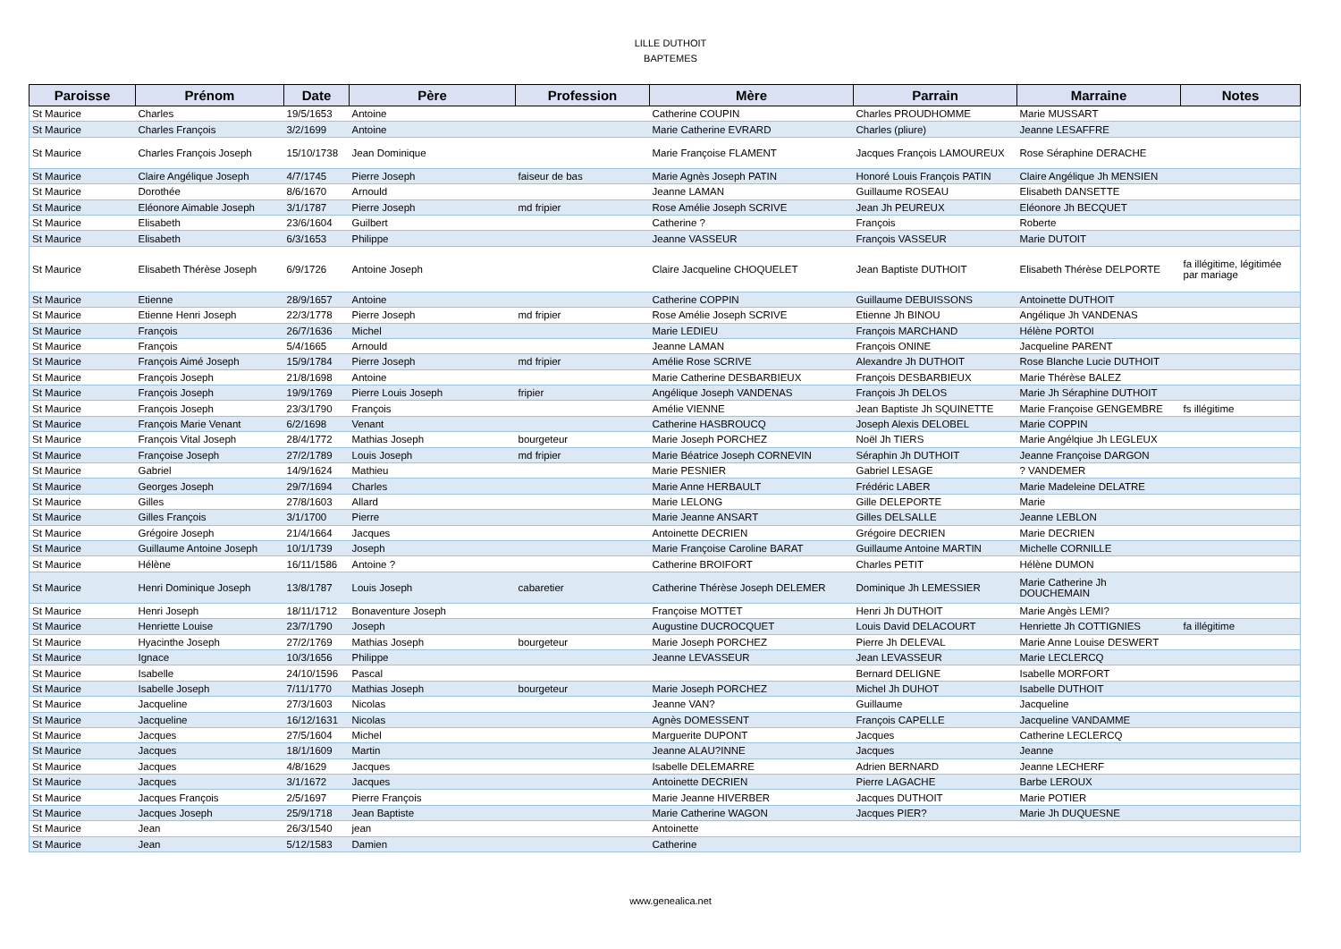LILLE DUTHOIT
BAPTEMES
| Paroisse | Prénom | Date | Père | Profession | Mère | Parrain | Marraine | Notes |
| --- | --- | --- | --- | --- | --- | --- | --- | --- |
| St Maurice | Charles | 19/5/1653 | Antoine | | Catherine COUPIN | Charles PROUDHOMME | Marie MUSSART | |
| St Maurice | Charles François | 3/2/1699 | Antoine | | Marie Catherine EVRARD | Charles (pliure) | Jeanne LESAFFRE | |
| St Maurice | Charles François Joseph | 15/10/1738 | Jean Dominique | | Marie Françoise FLAMENT | Jacques François LAMOUREUX | Rose Séraphine DERACHE | |
| St Maurice | Claire Angélique Joseph | 4/7/1745 | Pierre Joseph | faiseur de bas | Marie Agnès Joseph PATIN | Honoré Louis François PATIN | Claire Angélique Jh MENSIEN | |
| St Maurice | Dorothée | 8/6/1670 | Arnould | | Jeanne LAMAN | Guillaume ROSEAU | Elisabeth DANSETTE | |
| St Maurice | Eléonore Aimable Joseph | 3/1/1787 | Pierre Joseph | md fripier | Rose Amélie Joseph SCRIVE | Jean Jh PEUREUX | Eléonore Jh BECQUET | |
| St Maurice | Elisabeth | 23/6/1604 | Guilbert | | Catherine ? | François | Roberte | |
| St Maurice | Elisabeth | 6/3/1653 | Philippe | | Jeanne VASSEUR | François VASSEUR | Marie DUTOIT | |
| St Maurice | Elisabeth Thérèse Joseph | 6/9/1726 | Antoine Joseph | | Claire Jacqueline CHOQUELET | Jean Baptiste DUTHOIT | Elisabeth Thérèse DELPORTE | fa illégitime, légitimée par mariage |
| St Maurice | Etienne | 28/9/1657 | Antoine | | Catherine COPPIN | Guillaume DEBUISSONS | Antoinette DUTHOIT | |
| St Maurice | Etienne Henri Joseph | 22/3/1778 | Pierre Joseph | md fripier | Rose Amélie Joseph SCRIVE | Etienne Jh BINOU | Angélique Jh VANDENAS | |
| St Maurice | François | 26/7/1636 | Michel | | Marie LEDIEU | François MARCHAND | Hélène PORTOI | |
| St Maurice | François | 5/4/1665 | Arnould | | Jeanne LAMAN | François ONINE | Jacqueline PARENT | |
| St Maurice | François Aimé Joseph | 15/9/1784 | Pierre Joseph | md fripier | Amélie Rose SCRIVE | Alexandre Jh DUTHOIT | Rose Blanche Lucie DUTHOIT | |
| St Maurice | François Joseph | 21/8/1698 | Antoine | | Marie Catherine DESBARBIEUX | François DESBARBIEUX | Marie Thérèse BALEZ | |
| St Maurice | François Joseph | 19/9/1769 | Pierre Louis Joseph | fripier | Angélique Joseph VANDENAS | François Jh DELOS | Marie Jh Séraphine DUTHOIT | |
| St Maurice | François Joseph | 23/3/1790 | François | | Amélie VIENNE | Jean Baptiste Jh SQUINETTE | Marie Françoise GENGEMBRE | fs illégitime |
| St Maurice | François Marie Venant | 6/2/1698 | Venant | | Catherine HASBROUCQ | Joseph Alexis DELOBEL | Marie COPPIN | |
| St Maurice | François Vital Joseph | 28/4/1772 | Mathias Joseph | bourgeteur | Marie Joseph PORCHEZ | Noël Jh TIERS | Marie Angélqiue Jh LEGLEUX | |
| St Maurice | Françoise Joseph | 27/2/1789 | Louis Joseph | md fripier | Marie Béatrice Joseph CORNEVIN | Séraphin Jh DUTHOIT | Jeanne Françoise DARGON | |
| St Maurice | Gabriel | 14/9/1624 | Mathieu | | Marie PESNIER | Gabriel LESAGE | ? VANDEMER | |
| St Maurice | Georges Joseph | 29/7/1694 | Charles | | Marie Anne HERBAULT | Frédéric LABER | Marie Madeleine DELATRE | |
| St Maurice | Gilles | 27/8/1603 | Allard | | Marie LELONG | Gille DELEPORTE | Marie | |
| St Maurice | Gilles François | 3/1/1700 | Pierre | | Marie Jeanne ANSART | Gilles DELSALLE | Jeanne LEBLON | |
| St Maurice | Grégoire Joseph | 21/4/1664 | Jacques | | Antoinette DECRIEN | Grégoire DECRIEN | Marie DECRIEN | |
| St Maurice | Guillaume Antoine Joseph | 10/1/1739 | Joseph | | Marie Françoise Caroline BARAT | Guillaume Antoine MARTIN | Michelle CORNILLE | |
| St Maurice | Hélène | 16/11/1586 | Antoine ? | | Catherine BROIFORT | Charles PETIT | Hélène DUMON | |
| St Maurice | Henri Dominique Joseph | 13/8/1787 | Louis Joseph | cabaretier | Catherine Thérèse Joseph DELEMER | Dominique Jh LEMESSIER | Marie Catherine Jh DOUCHEMAIN | |
| St Maurice | Henri Joseph | 18/11/1712 | Bonaventure Joseph | | Françoise MOTTET | Henri Jh DUTHOIT | Marie Angès LEMI? | |
| St Maurice | Henriette Louise | 23/7/1790 | Joseph | | Augustine DUCROCQUET | Louis David DELACOURT | Henriette Jh COTTIGNIES | fa illégitime |
| St Maurice | Hyacinthe Joseph | 27/2/1769 | Mathias Joseph | bourgeteur | Marie Joseph PORCHEZ | Pierre Jh DELEVAL | Marie Anne Louise DESWERT | |
| St Maurice | Ignace | 10/3/1656 | Philippe | | Jeanne LEVASSEUR | Jean LEVASSEUR | Marie LECLERCQ | |
| St Maurice | Isabelle | 24/10/1596 | Pascal | | | Bernard DELIGNE | Isabelle MORFORT | |
| St Maurice | Isabelle Joseph | 7/11/1770 | Mathias Joseph | bourgeteur | Marie Joseph PORCHEZ | Michel Jh DUHOT | Isabelle DUTHOIT | |
| St Maurice | Jacqueline | 27/3/1603 | Nicolas | | Jeanne VAN? | Guillaume | Jacqueline | |
| St Maurice | Jacqueline | 16/12/1631 | Nicolas | | Agnès DOMESSENT | François CAPELLE | Jacqueline VANDAMME | |
| St Maurice | Jacques | 27/5/1604 | Michel | | Marguerite DUPONT | Jacques | Catherine LECLERCQ | |
| St Maurice | Jacques | 18/1/1609 | Martin | | Jeanne ALAU?INNE | Jacques | Jeanne | |
| St Maurice | Jacques | 4/8/1629 | Jacques | | Isabelle DELEMARRE | Adrien BERNARD | Jeanne LECHERF | |
| St Maurice | Jacques | 3/1/1672 | Jacques | | Antoinette DECRIEN | Pierre LAGACHE | Barbe LEROUX | |
| St Maurice | Jacques François | 2/5/1697 | Pierre François | | Marie Jeanne HIVERBER | Jacques DUTHOIT | Marie POTIER | |
| St Maurice | Jacques Joseph | 25/9/1718 | Jean Baptiste | | Marie Catherine WAGON | Jacques PIER? | Marie Jh DUQUESNE | |
| St Maurice | Jean | 26/3/1540 | jean | | Antoinette | | | |
| St Maurice | Jean | 5/12/1583 | Damien | | Catherine | | | |
www.genealica.net